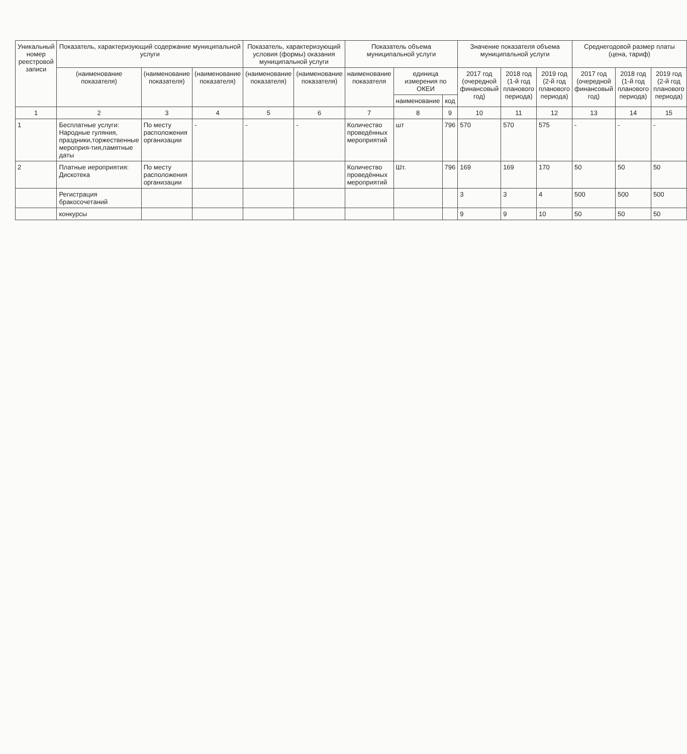| Уникальный номер реестровой записи | Показатель, характеризующий содержание муниципальной услуги | | | Показатель, характеризующий условия (формы) оказания муниципальной услуги | | Показатель объема муниципальной услуги | | | Значение показателя объема муниципальной услуги | | | Среднегодовой размер платы (цена, тариф) | | |
| --- | --- | --- | --- | --- | --- | --- | --- | --- | --- | --- | --- | --- | --- | --- |
| | (наименование показателя) | (наименование показателя) | (наименование показателя) | (наименование показателя) | (наименование показателя) | наименование показателя | единица измерения по ОКЕИ | | 2017 год (очередной финансовый год) | 2018 год (1-й год планового периода) | 2019 год (2-й год планового периода) | 2017 год (очередной финансовый год) | 2018 год (1-й год планового периода) | 2019 год (2-й год планового периода) |
| | | | | | | | наименование | код | | | | | | |
| 1 | 2 | 3 | 4 | 5 | 6 | 7 | 8 | 9 | 10 | 11 | 12 | 13 | 14 | 15 |
| 1 | Бесплатные услуги: Народные гуляния, праздники,торжественные мероприя-тия,памятные даты | По месту расположения организации | - | - | - | Количество проведённых мероприятий | шт | 796 | 570 | 570 | 575 | - | - | - |
| 2 | Платные иероприятия: Дискотека | По месту расположения организации | | | | Количество проведённых мероприятий | Шт. | 796 | 169 | 169 | 170 | 50 | 50 | 50 |
| | Регистрация бракосочетаний | | | | | | | | 3 | 3 | 4 | 500 | 500 | 500 |
| | конкурсы | | | | | | | | 9 | 9 | 10 | 50 | 50 | 50 |